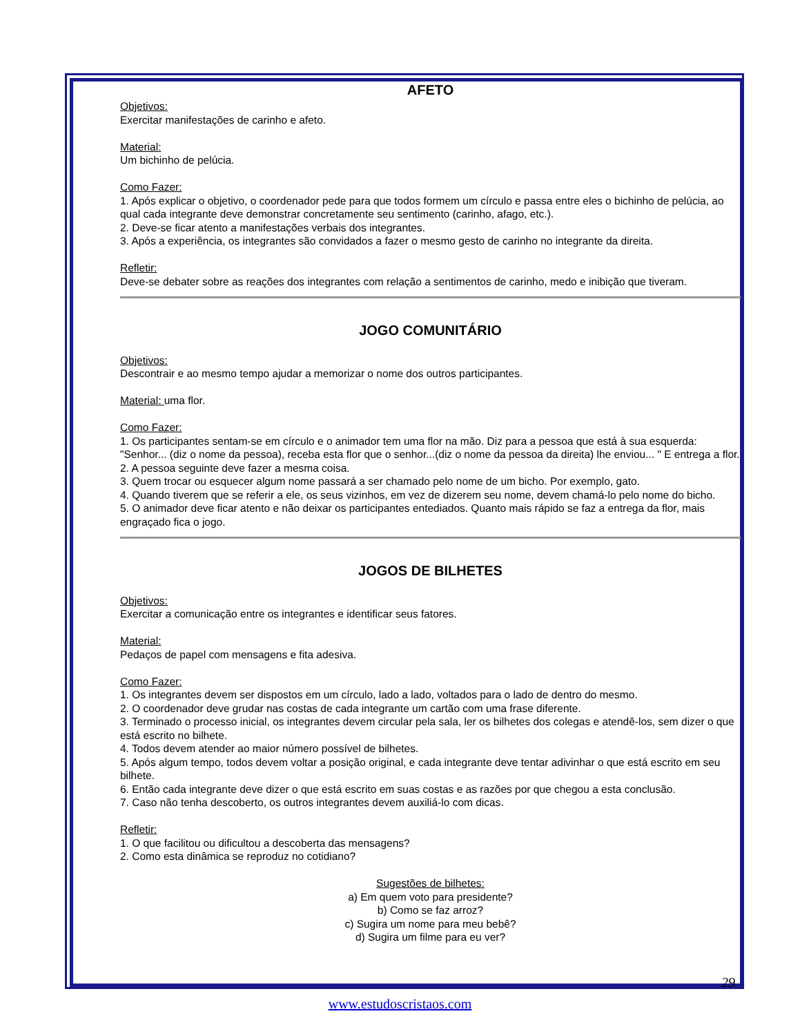AFETO
Objetivos:
Exercitar manifestações de carinho e afeto.
Material:
Um bichinho de pelúcia.
Como Fazer:
1. Após explicar o objetivo, o coordenador pede para que todos formem um círculo e passa entre eles o bichinho de pelúcia, ao qual cada integrante deve demonstrar concretamente seu sentimento (carinho, afago, etc.).
2. Deve-se ficar atento a manifestações verbais dos integrantes.
3. Após a experiência, os integrantes são convidados a fazer o mesmo gesto de carinho no integrante da direita.
Refletir:
Deve-se debater sobre as reações dos integrantes com relação a sentimentos de carinho, medo e inibição que tiveram.
JOGO COMUNITÁRIO
Objetivos:
Descontrair e ao mesmo tempo ajudar a memorizar o nome dos outros participantes.
Material: uma flor.
Como Fazer:
1. Os participantes sentam-se em círculo e o animador tem uma flor na mão. Diz para a pessoa que está à sua esquerda: "Senhor... (diz o nome da pessoa), receba esta flor que o senhor...(diz o nome da pessoa da direita) lhe enviou... " E entrega a flor.
2. A pessoa seguinte deve fazer a mesma coisa.
3. Quem trocar ou esquecer algum nome passará a ser chamado pelo nome de um bicho. Por exemplo, gato.
4. Quando tiverem que se referir a ele, os seus vizinhos, em vez de dizerem seu nome, devem chamá-lo pelo nome do bicho.
5. O animador deve ficar atento e não deixar os participantes entediados. Quanto mais rápido se faz a entrega da flor, mais engraçado fica o jogo.
JOGOS DE BILHETES
Objetivos:
Exercitar a comunicação entre os integrantes e identificar seus fatores.
Material:
Pedaços de papel com mensagens e fita adesiva.
Como Fazer:
1. Os integrantes devem ser dispostos em um círculo, lado a lado, voltados para o lado de dentro do mesmo.
2. O coordenador deve grudar nas costas de cada integrante um cartão com uma frase diferente.
3. Terminado o processo inicial, os integrantes devem circular pela sala, ler os bilhetes dos colegas e atendê-los, sem dizer o que está escrito no bilhete.
4. Todos devem atender ao maior número possível de bilhetes.
5. Após algum tempo, todos devem voltar a posição original, e cada integrante deve tentar adivinhar o que está escrito em seu bilhete.
6. Então cada integrante deve dizer o que está escrito em suas costas e as razões por que chegou a esta conclusão.
7. Caso não tenha descoberto, os outros integrantes devem auxiliá-lo com dicas.
Refletir:
1. O que facilitou ou dificultou a descoberta das mensagens?
2. Como esta dinâmica se reproduz no cotidiano?
Sugestões de bilhetes:
a) Em quem voto para presidente?
b) Como se faz arroz?
c) Sugira um nome para meu bebê?
d) Sugira um filme para eu ver?
29
www.estudoscristaos.com